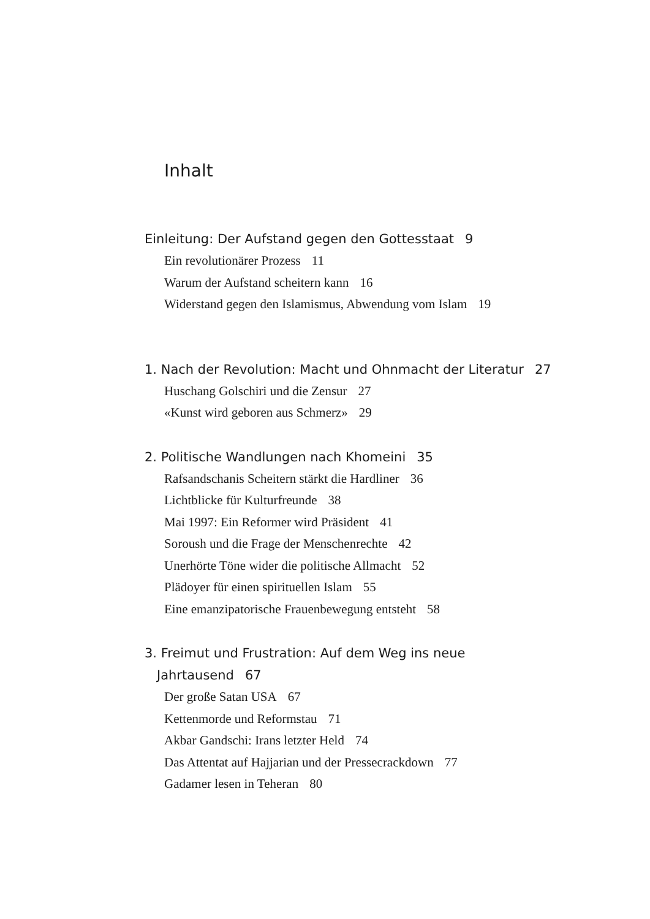Inhalt
Einleitung: Der Aufstand gegen den Gottesstaat 9
Ein revolutionärer Prozess 11
Warum der Aufstand scheitern kann 16
Widerstand gegen den Islamismus, Abwendung vom Islam 19
1. Nach der Revolution: Macht und Ohnmacht der Literatur 27
Huschang Golschiri und die Zensur 27
«Kunst wird geboren aus Schmerz» 29
2. Politische Wandlungen nach Khomeini 35
Rafsandschanis Scheitern stärkt die Hardliner 36
Lichtblicke für Kulturfreunde 38
Mai 1997: Ein Reformer wird Präsident 41
Soroush und die Frage der Menschenrechte 42
Unerhörte Töne wider die politische Allmacht 52
Plädoyer für einen spirituellen Islam 55
Eine emanzipatorische Frauenbewegung entsteht 58
3. Freimut und Frustration: Auf dem Weg ins neue Jahrtausend 67
Der große Satan USA 67
Kettenmorde und Reformstau 71
Akbar Gandschi: Irans letzter Held 74
Das Attentat auf Hajjarian und der Pressecrackdown 77
Gadamer lesen in Teheran 80